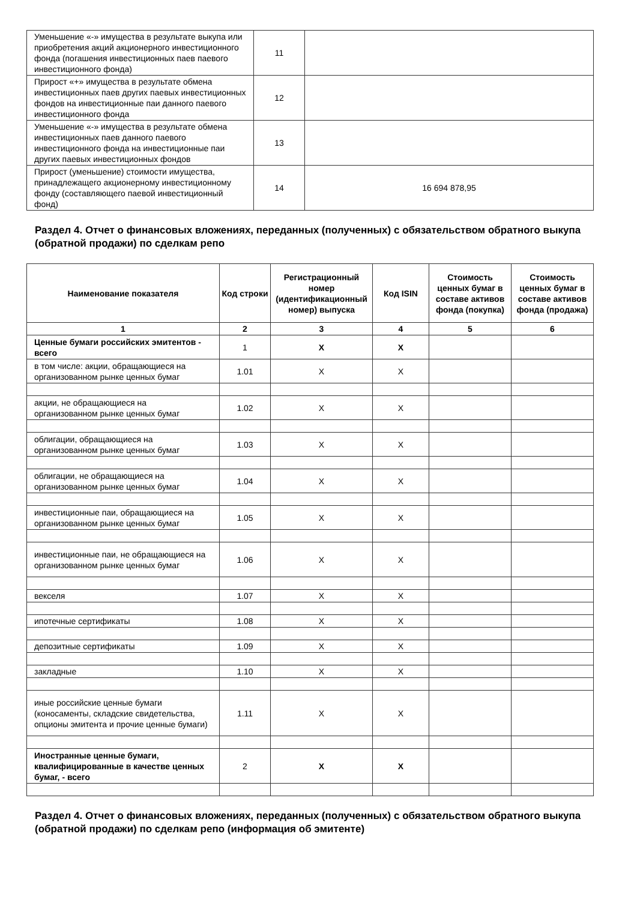| Уменьшение «-» имущества в результате выкупа или приобретения акций акционерного инвестиционного фонда (погашения инвестиционных паев паевого инвестиционного фонда) | 11 | |
| Прирост «+» имущества в результате обмена инвестиционных паев других паевых инвестиционных фондов на инвестиционные паи данного паевого инвестиционного фонда | 12 | |
| Уменьшение «-» имущества в результате обмена инвестиционных паев данного паевого инвестиционного фонда на инвестиционные паи других паевых инвестиционных фондов | 13 | |
| Прирост (уменьшение) стоимости имущества, принадлежащего акционерному инвестиционному фонду (составляющего паевой инвестиционный фонд) | 14 | 16 694 878,95 |
Раздел 4. Отчет о финансовых вложениях, переданных (полученных) с обязательством обратного выкупа (обратной продажи) по сделкам репо
| Наименование показателя | Код строки | Регистрационный номер (идентификационный номер) выпуска | Код ISIN | Стоимость ценных бумаг в составе активов фонда (покупка) | Стоимость ценных бумаг в составе активов фонда (продажа) |
| --- | --- | --- | --- | --- | --- |
| 1 | 2 | 3 | 4 | 5 | 6 |
| Ценные бумаги российских эмитентов - всего | 1 | X | X | | |
| в том числе: акции, обращающиеся на организованном рынке ценных бумаг | 1.01 | X | X | | |
| акции, не обращающиеся на организованном рынке ценных бумаг | 1.02 | X | X | | |
| облигации, обращающиеся на организованном рынке ценных бумаг | 1.03 | X | X | | |
| облигации, не обращающиеся на организованном рынке ценных бумаг | 1.04 | X | X | | |
| инвестиционные паи, обращающиеся на организованном рынке ценных бумаг | 1.05 | X | X | | |
| инвестиционные паи, не обращающиеся на организованном рынке ценных бумаг | 1.06 | X | X | | |
| векселя | 1.07 | X | X | | |
| ипотечные сертификаты | 1.08 | X | X | | |
| депозитные сертификаты | 1.09 | X | X | | |
| закладные | 1.10 | X | X | | |
| иные российские ценные бумаги (коносаменты, складские свидетельства, опционы эмитента и прочие ценные бумаги) | 1.11 | X | X | | |
| Иностранные ценные бумаги, квалифицированные в качестве ценных бумаг, - всего | 2 | X | X | | |
Раздел 4. Отчет о финансовых вложениях, переданных (полученных) с обязательством обратного выкупа (обратной продажи) по сделкам репо (информация об эмитенте)